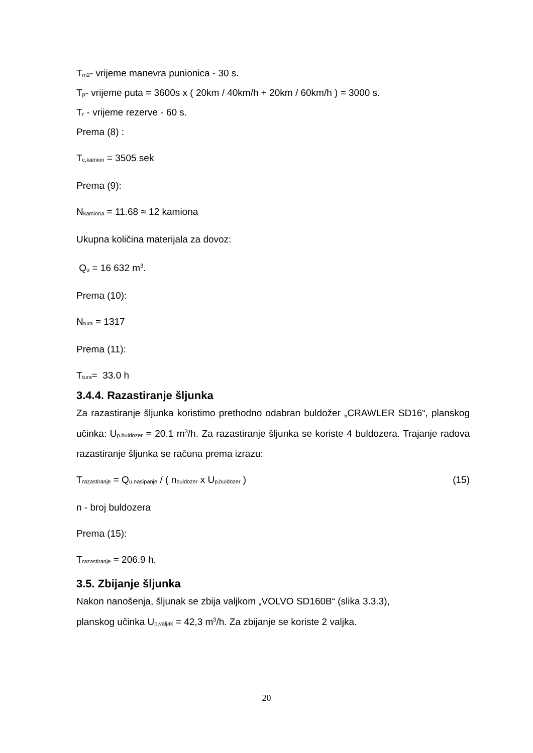T<sub>m2</sub>- vrijeme manevra punionica - 30 s.
T<sub>p</sub>- vrijeme puta = 3600s x ( 20km / 40km/h + 20km / 60km/h ) = 3000 s.
T<sub>r</sub> - vrijeme rezerve - 60 s.
Prema (8) :
T<sub>c,kamion</sub> = 3505 sek
Prema (9):
N<sub>kamiona</sub> = 11.68 ≈ 12 kamiona
Ukupna količina materijala za dovoz:
Q<sub>u</sub> = 16 632 m<sup>3</sup>.
Prema (10):
N<sub>tura</sub> = 1317
Prema (11):
T<sub>tura</sub>= 33.0 h
3.4.4. Razastiranje šljunka
Za razastiranje šljunka koristimo prethodno odabran buldožer „CRAWLER SD16“, planskog učinka: U<sub>p,buldozer</sub> = 20.1 m<sup>3</sup>/h. Za razastiranje šljunka se koriste 4 buldozera. Trajanje radova razastiranje šljunka se računa prema izrazu:
T<sub>razastiranje</sub> = Q<sub>u,nasipanje</sub> / ( n<sub>buldozer</sub> x U<sub>p,buldozer</sub> ) (15)
n - broj buldozera
Prema (15):
T<sub>razastiranje</sub> = 206.9 h.
3.5. Zbijanje šljunka
Nakon nanošenja, šljunak se zbija valjkom „VOLVO SD160B“ (slika 3.3.3),
planskog učinka U<sub>p,valjak</sub> = 42,3 m<sup>3</sup>/h. Za zbijanje se koriste 2 valjka.
20